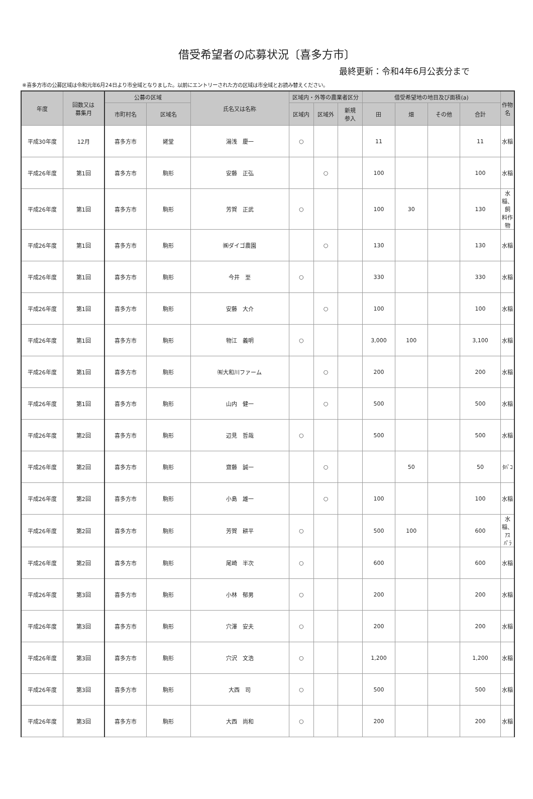借受希望者の応募状況〔喜多方市〕
最終更新：令和4年6月公表分まで
※喜多方市の公募区域は令和元年6月24日より市全域となりました。以前にエントリーされた方の区域は市全域とお読み替えください。
| 年度 | 回数又は 募集月 | 公募の区域 | | 氏名又は名称 | 区域内・外等の農業者区分 | | | 借受希望地の地目及び面積(a) | | | | 作物名 |
| --- | --- | --- | --- | --- | --- | --- | --- | --- | --- | --- | --- | --- |
| | | 市町村名 | 区域名 | | 区域内 | 区域外 | 新規 参入 | 田 | 畑 | その他 | 合計 | |
| 平成30年度 | 12月 | 喜多方市 | 姥堂 | 湯浅 慶一 | ○ | | | 11 | | | 11 | 水稲 |
| 平成26年度 | 第1回 | 喜多方市 | 駒形 | 安藤 正弘 | | ○ | | 100 | | | 100 | 水稲 |
| 平成26年度 | 第1回 | 喜多方市 | 駒形 | 芳賀 正武 | ○ | | | 100 | 30 | | 130 | 水稲、飼 料作物 |
| 平成26年度 | 第1回 | 喜多方市 | 駒形 | ㈱ダイゴ農園 | | ○ | | 130 | | | 130 | 水稲 |
| 平成26年度 | 第1回 | 喜多方市 | 駒形 | 今井 至 | ○ | | | 330 | | | 330 | 水稲 |
| 平成26年度 | 第1回 | 喜多方市 | 駒形 | 安藤 大介 | | ○ | | 100 | | | 100 | 水稲 |
| 平成26年度 | 第1回 | 喜多方市 | 駒形 | 物江 義明 | ○ | | | 3,000 | 100 | | 3,100 | 水稲 |
| 平成26年度 | 第1回 | 喜多方市 | 駒形 | ㈲大和川ファーム | | ○ | | 200 | | | 200 | 水稲 |
| 平成26年度 | 第1回 | 喜多方市 | 駒形 | 山内 健一 | | ○ | | 500 | | | 500 | 水稲 |
| 平成26年度 | 第2回 | 喜多方市 | 駒形 | 辺見 哲哉 | ○ | | | 500 | | | 500 | 水稲 |
| 平成26年度 | 第2回 | 喜多方市 | 駒形 | 齋藤 誠一 | | ○ | | | 50 | | 50 | ﾀﾊﾞｺ |
| 平成26年度 | 第2回 | 喜多方市 | 駒形 | 小島 雄一 | | ○ | | 100 | | | 100 | 水稲 |
| 平成26年度 | 第2回 | 喜多方市 | 駒形 | 芳賀 耕平 | ○ | | | 500 | 100 | | 600 | 水稲、ｱｽ ﾊﾟﾗ |
| 平成26年度 | 第2回 | 喜多方市 | 駒形 | 尾崎 半次 | ○ | | | 600 | | | 600 | 水稲 |
| 平成26年度 | 第3回 | 喜多方市 | 駒形 | 小林 郁男 | ○ | | | 200 | | | 200 | 水稲 |
| 平成26年度 | 第3回 | 喜多方市 | 駒形 | 穴澤 安夫 | ○ | | | 200 | | | 200 | 水稲 |
| 平成26年度 | 第3回 | 喜多方市 | 駒形 | 穴沢 文浩 | ○ | | | 1,200 | | | 1,200 | 水稲 |
| 平成26年度 | 第3回 | 喜多方市 | 駒形 | 大西 司 | ○ | | | 500 | | | 500 | 水稲 |
| 平成26年度 | 第3回 | 喜多方市 | 駒形 | 大西 尚和 | ○ | | | 200 | | | 200 | 水稲 |